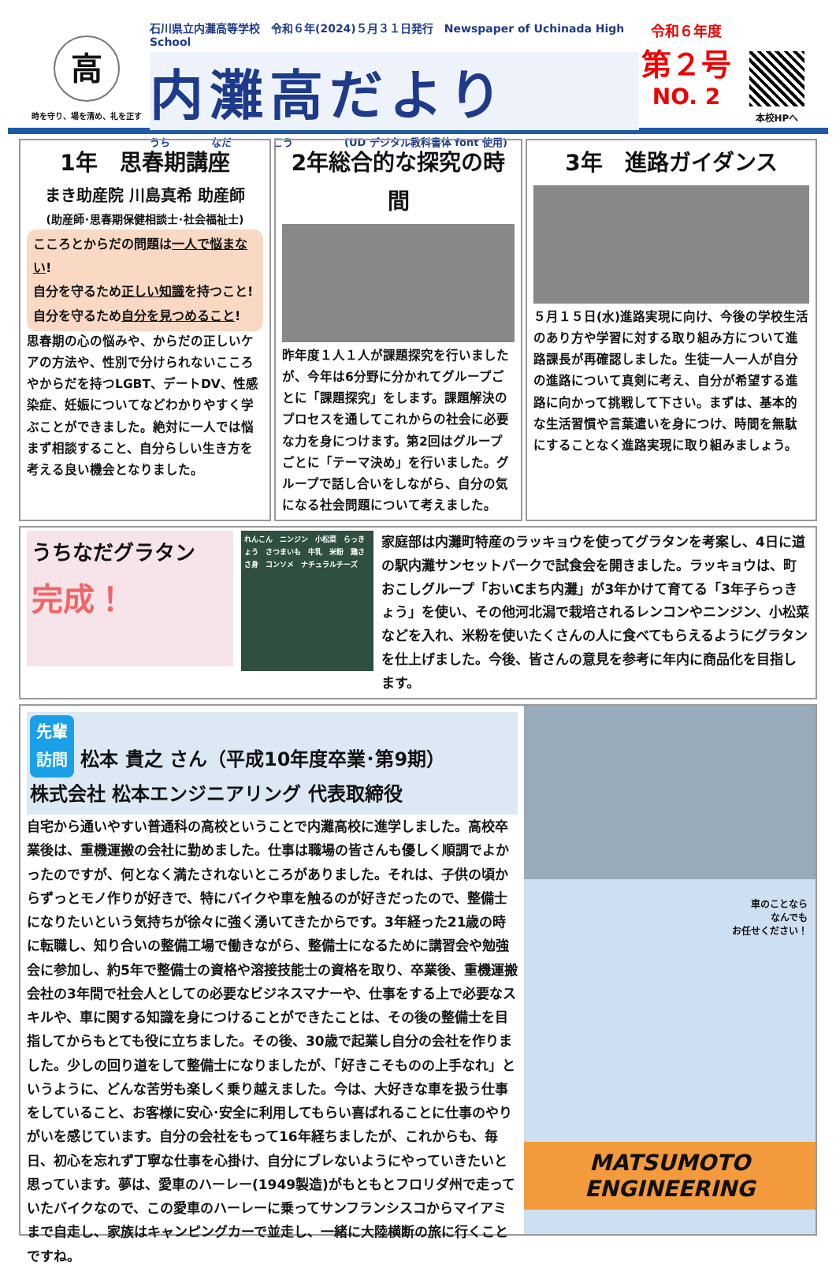高
時を守り、場を清め、礼を正す
石川県立内灘高等学校　令和６年(2024)５月３１日発行　Newspaper of Uchinada High School
内灘高だより
うち　　　　なだ　　　　こう　　　　　(UD デジタル教科書体 font 使用)
令和６年度
第２号
NO. 2
本校HPへ
1年　思春期講座
まき助産院 川島真希 助産師
(助産師･思春期保健相談士･社会福祉士)
こころとからだの問題は一人で悩まない!
自分を守るため正しい知識を持つこと!
自分を守るため自分を見つめること!
思春期の心の悩みや、からだの正しいケアの方法や、性別で分けられないこころやからだを持つLGBT、デートDV、性感染症、妊娠についてなどわかりやすく学ぶことができました。絶対に一人では悩まず相談すること、自分らしい生き方を考える良い機会となりました。
2年総合的な探究の時間
昨年度１人１人が課題探究を行いましたが、今年は6分野に分かれてグループごとに「課題探究」をします。課題解決のプロセスを通してこれからの社会に必要な力を身につけます。第2回はグループごとに「テーマ決め」を行いました。グループで話し合いをしながら、自分の気になる社会問題について考えました。
3年　進路ガイダンス
５月１５日(水)進路実現に向け、今後の学校生活のあり方や学習に対する取り組み方について進路課長が再確認しました。生徒一人一人が自分の進路について真剣に考え、自分が希望する進路に向かって挑戦して下さい。まずは、基本的な生活習慣や言葉遣いを身につけ、時間を無駄にすることなく進路実現に取り組みましょう。
うちなだグラタン
完成！
れんこん　ニンジン　小松菜　らっきょう　さつまいも　牛乳　米粉　鶏ささ身　コンソメ　ナチュラルチーズ
家庭部は内灘町特産のラッキョウを使ってグラタンを考案し、4日に道の駅内灘サンセットパークで試食会を開きました。ラッキョウは、町おこしグループ「おいCまち内灘」が3年かけて育てる「3年子らっきょう」を使い、その他河北潟で栽培されるレンコンやニンジン、小松菜などを入れ、米粉を使いたくさんの人に食べてもらえるようにグラタンを仕上げました。今後、皆さんの意見を参考に年内に商品化を目指します。
先輩
訪問 松本 貴之 さん（平成10年度卒業･第9期）
株式会社 松本エンジニアリング 代表取締役
自宅から通いやすい普通科の高校ということで内灘高校に進学しました。高校卒業後は、重機運搬の会社に勤めました。仕事は職場の皆さんも優しく順調でよかったのですが、何となく満たされないところがありました。それは、子供の頃からずっとモノ作りが好きで、特にバイクや車を触るのが好きだったので、整備士になりたいという気持ちが徐々に強く湧いてきたからです。3年経った21歳の時に転職し、知り合いの整備工場で働きながら、整備士になるために講習会や勉強会に参加し、約5年で整備士の資格や溶接技能士の資格を取り、卒業後、重機運搬会社の3年間で社会人としての必要なビジネスマナーや、仕事をする上で必要なスキルや、車に関する知識を身につけることができたことは、その後の整備士を目指してからもとても役に立ちました。その後、30歳で起業し自分の会社を作りました。少しの回り道をして整備士になりましたが、「好きこそものの上手なれ」というように、どんな苦労も楽しく乗り越えました。今は、大好きな車を扱う仕事をしていること、お客様に安心･安全に利用してもらい喜ばれることに仕事のやりがいを感じています。自分の会社をもって16年経ちましたが、これからも、毎日、初心を忘れず丁寧な仕事を心掛け、自分にブレないようにやっていきたいと思っています。夢は、愛車のハーレー(1949製造)がもともとフロリダ州で走っていたバイクなので、この愛車のハーレーに乗ってサンフランシスコからマイアミまで自走し、家族はキャンピングカーで並走し、一緒に大陸横断の旅に行くことですね。
車のことなら
なんでも
お任せください！
MATSUMOTO
ENGINEERING